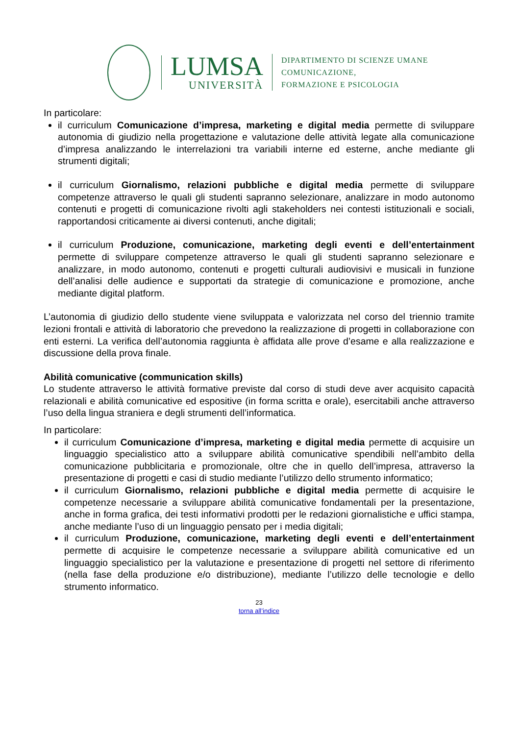LUMSA
UNIVERSITÀ
DIPARTIMENTO DI SCIENZE UMANE
COMUNICAZIONE,
FORMAZIONE E PSICOLOGIA
In particolare:
il curriculum Comunicazione d’impresa, marketing e digital media permette di sviluppare autonomia di giudizio nella progettazione e valutazione delle attività legate alla comunicazione d’impresa analizzando le interrelazioni tra variabili interne ed esterne, anche mediante gli strumenti digitali;
il curriculum Giornalismo, relazioni pubbliche e digital media permette di sviluppare competenze attraverso le quali gli studenti sapranno selezionare, analizzare in modo autonomo contenuti e progetti di comunicazione rivolti agli stakeholders nei contesti istituzionali e sociali, rapportandosi criticamente ai diversi contenuti, anche digitali;
il curriculum Produzione, comunicazione, marketing degli eventi e dell’entertainment permette di sviluppare competenze attraverso le quali gli studenti sapranno selezionare e analizzare, in modo autonomo, contenuti e progetti culturali audiovisivi e musicali in funzione dell’analisi delle audience e supportati da strategie di comunicazione e promozione, anche mediante digital platform.
L’autonomia di giudizio dello studente viene sviluppata e valorizzata nel corso del triennio tramite lezioni frontali e attività di laboratorio che prevedono la realizzazione di progetti in collaborazione con enti esterni. La verifica dell’autonomia raggiunta è affidata alle prove d’esame e alla realizzazione e discussione della prova finale.
Abilità comunicative (communication skills)
Lo studente attraverso le attività formative previste dal corso di studi deve aver acquisito capacità relazionali e abilità comunicative ed espositive (in forma scritta e orale), esercitabili anche attraverso l’uso della lingua straniera e degli strumenti dell’informatica.
In particolare:
il curriculum Comunicazione d’impresa, marketing e digital media permette di acquisire un linguaggio specialistico atto a sviluppare abilità comunicative spendibili nell’ambito della comunicazione pubblicitaria e promozionale, oltre che in quello dell’impresa, attraverso la presentazione di progetti e casi di studio mediante l’utilizzo dello strumento informatico;
il curriculum Giornalismo, relazioni pubbliche e digital media permette di acquisire le competenze necessarie a sviluppare abilità comunicative fondamentali per la presentazione, anche in forma grafica, dei testi informativi prodotti per le redazioni giornalistiche e uffici stampa, anche mediante l’uso di un linguaggio pensato per i media digitali;
il curriculum Produzione, comunicazione, marketing degli eventi e dell’entertainment permette di acquisire le competenze necessarie a sviluppare abilità comunicative ed un linguaggio specialistico per la valutazione e presentazione di progetti nel settore di riferimento (nella fase della produzione e/o distribuzione), mediante l’utilizzo delle tecnologie e dello strumento informatico.
23
torna all’indice